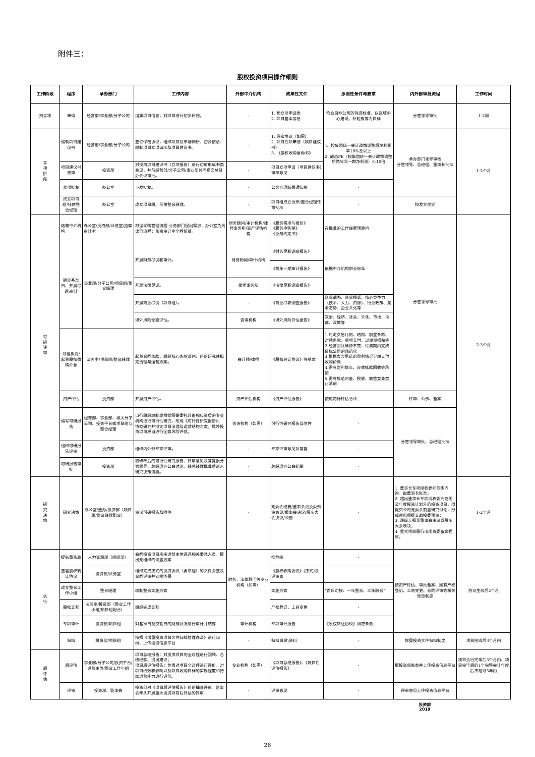附件三：
股权投资项目操作细则
| 工作阶段 | 程序 | 承办部门 | 工作内容 | 外部中介机构 | 成果性文件 | 原则性条件与要求 | 内外部审批流程 | 工作时间 |
| --- | --- | --- | --- | --- | --- | --- | --- | --- |
| 预立项 | 申请 | 经营部/事业部/分子公司 | 搜集项目信息，对项目进行初步研判。 | - | 1. 预立项申请表 2. 项目基本信息 | 符合目标公司的筛选标准，以区域中心建设、补短板等为目标 | 分管领导审批 | 1-2周 |
| 立 项 阶 段 | 编制项目建议书 | 经营部/事业部/分子公司 | 签订保密协议，组织项目及市场调研、初步接洽、编制项目立项请示及项目建议书。 | - | 1. 保密协议（如需） 2. 项目立项申请（项目建议书） 3. 《股权收购意向书》 | 1. 按集团统一会计政策调整后净利润率10%及以上 2. 静态PE（按集团统一会计政策调整后两年又一期净利润）8-10倍 | 承办部门领导审核 分管领导、总经理、董事长批准 | 1-2个月 |
| | 项目建议书初审 | 投资部 | 对投资项目建议书（立项报告）进行初审形成书面意见，并与经营部/分子公司/事业部共同提交总经办会议审批。 | - | 项目立项申请（项目建议书）审核意见 | | | |
| | 立项批复 | 办公室 | 下发批复。 | - | 公文办理结果通知单 | - | | |
| | 成立项目组/任命整合经理 | 办公室 | 成立项目组、任命整合经理。 | - | 项目组成立批示/整合经理任命批示 | - | 按发文规定 | |
| 可 研 评 审 | 选聘中介机构 | 办公室/投资部/法务室/监察审计室 | 根据采购管理流程:业务部门提出需求；办公室负责比价流程；监察审计室全程监督。 | 财务顾问/审计机构/律师事务所/资产评估机构 | 《服务需求与报价》 《服务申购单》 《业务约定书》 | 在批准的工作经费预算内 | 分管领导审批 | 2-3个月 |
| | 确定基准日、开展尽调\审计 | 事业部/分子公司/项目组/整合经理 | 开展财务尽调和审计。 | 财务顾问/审计机构 | 《财务尽职调查报告》 | 依据中介机构职业标准 | | |
| | | | | | 《两年一期审计报告》 | | | |
| | | | 开展法律尽调。 | 律师事务所 | 《法律尽职调查报告》 | | | |
| | | | 开展商业尽调（项目组）。 | - | 《商业尽职调查报告》 | 企业战略、商业模式、核心竞争力（技术、人力、资源）、行业政策、竞争态势、企业文化等 | | |
| | | | 境外风险全面评估。 | 咨询机构 | 《境外风险评估报告》 | 政治、经济、社会、文化、市场、法律、政策等 | | |
| | 过程谈判/起草股权收购介意 | 法务室/项目组/整合经理 | 起草合同条款、组织核心条款谈判、组织研究并拟定治理与运营方案。 | 会计师/律师 | 《股权转让协议》等草案 | 1.约定交易比例、结构、前置条款、对赌条款、款项支付、过渡期损益等 2.经营团队维持不变，过渡期内完成目标公司的规范化 3.根据卖方承诺的盈利情况分期支付收购价款 4.需有盈利增长、应收账款回收等承诺 5.需有规范四金、税收、高管竞业禁止承诺 | | |
| | 资产评估 | 投资部 | 开展资产评估。 | 资产评估机构 | 《资产评估报告》 | 使用两种评估方法 | 评审、公示、备案 | |
| | 编写可研报告 | 经营部、事业部、相关分子公司、投资平台或项目组与整合经理 | 自行组织编制或根据需要委托具备相应资质的专业机构进行可行性研究，形成《可行性研究报告》、协助研究并拟定项目治理及运营结构方案。境外投资项目应当进行全面风险评估。 | 咨询机构（如需） | 可行性研究报告及附件 | - | 分管领导审批、总经理批准 | |
| | 组织可研报告评审 | 投资部 | 组织内外部专家评审。 | - | 专家评审意见及答复 | - | | |
| | 可研报告审批 | 投资部 | 将修改后的可行性研究报告、评审意见及答复报分管领导、总经理办公会讨论，经总经理批准后进入研究决策流程。 | - | 总经理办公会纪要 | - | | |
| 研 究 决 策 | 研究决策 | 办公室/董办/投资部（项目组/整合经理配合） | 审议可研报告及附件 | - | 党委会纪要/董事会战投委预审意见/董事会决议/股东大会决议/公告 | - | 1. 董事长专项授权委托范围内的，由董事长批准； 2. 超出董事长专项授权委托范围及年度投资计划外的投资项目，须提交公司党委会前置研究讨论，形成意见后提交战投委预审； 3. 逐级上报至董事会审议或股东大会表决； 4. 重大项目履行市国资委备案程序。 | 1-2个月 |
| 执 行 | 提名董监高 | 人力资源部（组织部） | 会同投资项目未来运营主体遴选相关委派人员，提出党组织的设置方案 | 财务、法律顾问等专业机构（如需） | 推荐函 | - | 按资产评估、审批备案、国有产权登记、工商变更、合同评审等相关规章制度 | 协议生效后2个月 |
| | 签署股权转让协议 | 投资部/法务室 | 组织完成正式的投资协议（含章程）的文件会签及合同评审并安排签署 | | 《股权收购协议》(正式)及评审表 | | | |
| | 成立整合工作小组 | 整合经理 | 编制整合实施方案 | | 实施方案 | “百日对接、一年整合、三年融合” | | |
| | 股权交割 | 法务室/投资部（整合工作小组/项目组配合） | 组织完成交割 | | 产权登记、工商变更 | - | | |
| | 专项审计 | 投资部/项目组 | 对基准日至交割日的财务状况进行审计并结算 | 审计机构 | 专项审计报告 | 《股权转让协议》相应条款 | | |
| | 归档 | 投资部/项目组 | 按照《增量投资项目文件归档管理办法》进行归档、上传投资信息平台 | - | 归档目录\资料 | - | 增量投资文件归档制度 | 项目完成后3个月内 |
| 后 评 估 | 后评估 | 事业部/分子公司/投资平台/运营主体/整合工作小组 | 项目总结报告：对投资项目的全过程进行回顾、总结经验、提出建议； 项目后评估报告：负责对项目全过程进行评价，对项目绩效和影响以及项目收购目标的实现程度和持续运营能力进行评价。 | 专业机构（如需） | 《项目总结报告》、《项目后评估报告》 | - | 报投资部备案并上传投资信息平台 | 项目执行完毕后3个月内、项目完毕后的1个完整会计年度后不超过3年内 |
| | 评审 | 投资部、监事会 | 投资部对《项目后评估报告》组织抽查评审，监事会牵头开展重大投资项目后评估的评审 | - | 评审意见 | - | 评审意见上传投资信息平台 | |
投资部
2019
28